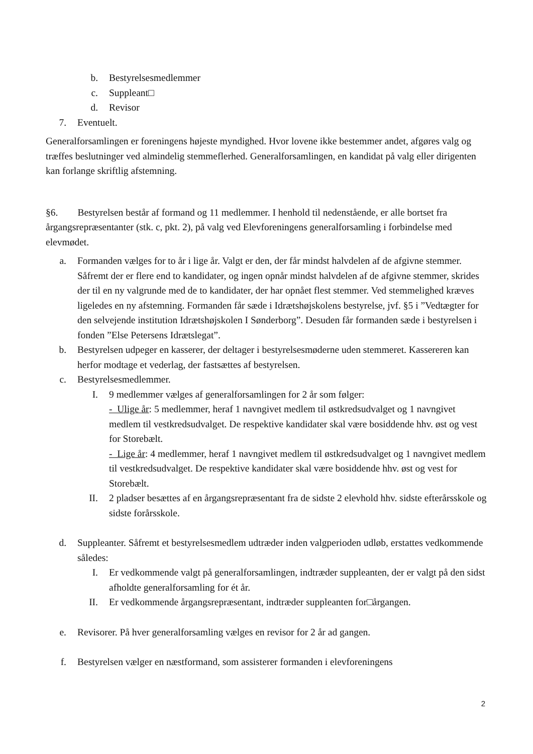b. Bestyrelsesmedlemmer
c. Suppleant□
d. Revisor
7. Eventuelt.
Generalforsamlingen er foreningens højeste myndighed. Hvor lovene ikke bestemmer andet, afgøres valg og træffes beslutninger ved almindelig stemmeflerhed. Generalforsamlingen, en kandidat på valg eller dirigenten kan forlange skriftlig afstemning.
§6. Bestyrelsen består af formand og 11 medlemmer. I henhold til nedenstående, er alle bortset fra årgangsrepræsentanter (stk. c, pkt. 2), på valg ved Elevforeningens generalforsamling i forbindelse med elevmødet.
a. Formanden vælges for to år i lige år. Valgt er den, der får mindst halvdelen af de afgivne stemmer. Såfremt der er flere end to kandidater, og ingen opnår mindst halvdelen af de afgivne stemmer, skrides der til en ny valgrunde med de to kandidater, der har opnået flest stemmer. Ved stemmelighed kræves ligeledes en ny afstemning. Formanden får sæde i Idrætshøjskolens bestyrelse, jvf. §5 i ”Vedtægter for den selvejende institution Idrætshøjskolen I Sønderborg”. Desuden får formanden sæde i bestyrelsen i fonden ”Else Petersens Idrætslegat”.
b. Bestyrelsen udpeger en kasserer, der deltager i bestyrelsesmøderne uden stemmeret. Kassereren kan herfor modtage et vederlag, der fastsættes af bestyrelsen.
c. Bestyrelsesmedlemmer.
I. 9 medlemmer vælges af generalforsamlingen for 2 år som følger:
- Ulige år: 5 medlemmer, heraf 1 navngivet medlem til østkredsudvalget og 1 navngivet medlem til vestkredsudvalget. De respektive kandidater skal være bosiddende hhv. øst og vest for Storebælt.
- Lige år: 4 medlemmer, heraf 1 navngivet medlem til østkredsudvalget og 1 navngivet medlem til vestkredsudvalget. De respektive kandidater skal være bosiddende hhv. øst og vest for Storebælt.
II. 2 pladser besættes af en årgangsrepræsentant fra de sidste 2 elevhold hhv. sidste efterårsskole og sidste forårsskole.
d. Suppleanter. Såfremt et bestyrelsesmedlem udtræder inden valgperioden udløb, erstattes vedkommende således:
I. Er vedkommende valgt på generalforsamlingen, indtræder suppleanten, der er valgt på den sidst afholdte generalforsamling for ét år.
II. Er vedkommende årgangsrepræsentant, indtræder suppleanten for□årgangen.
e. Revisorer. På hver generalforsamling vælges en revisor for 2 år ad gangen.
f. Bestyrelsen vælger en næstformand, som assisterer formanden i elevforeningens
2